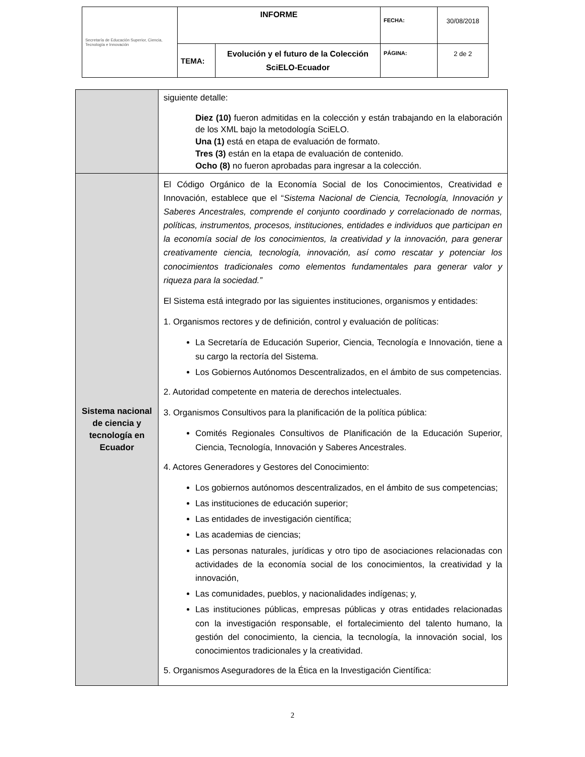| Secretaría de Educación Superior, Ciencia, Tecnología e Innovación | INFORME | | FECHA: | 30/08/2018 |
| | TEMA: | Evolución y el futuro de la Colección SciELO-Ecuador | PÁGINA: | 2 de 2 |
| | siguiente detalle: Diez (10) fueron admitidas en la colección y están trabajando en la elaboración de los XML bajo la metodología SciELO. Una (1) está en etapa de evaluación de formato. Tres (3) están en la etapa de evaluación de contenido. Ocho (8) no fueron aprobadas para ingresar a la colección. |
| Sistema nacional de ciencia y tecnología en Ecuador | El Código Orgánico de la Economía Social de los Conocimientos, Creatividad e Innovación, establece que el “ Sistema Nacional de Ciencia, Tecnología, Innovación y Saberes Ancestrales, comprende el conjunto coordinado y correlacionado de normas, políticas, instrumentos, procesos, instituciones, entidades e individuos que participan en la economía social de los conocimientos, la creatividad y la innovación, para generar creativamente ciencia, tecnología, innovación, así como rescatar y potenciar los conocimientos tradicionales como elementos fundamentales para generar valor y riqueza para la sociedad.” El Sistema está integrado por las siguientes instituciones, organismos y entidades: 1. Organismos rectores y de definición, control y evaluación de políticas: La Secretaría de Educación Superior, Ciencia, Tecnología e Innovación, tiene a su cargo la rectoría del Sistema. Los Gobiernos Autónomos Descentralizados, en el ámbito de sus competencias. 2. Autoridad competente en materia de derechos intelectuales. 3. Organismos Consultivos para la planificación de la política pública: Comités Regionales Consultivos de Planificación de la Educación Superior, Ciencia, Tecnología, Innovación y Saberes Ancestrales. 4. Actores Generadores y Gestores del Conocimiento: Los gobiernos autónomos descentralizados, en el ámbito de sus competencias; Las instituciones de educación superior; Las entidades de investigación científica; Las academias de ciencias; Las personas naturales, jurídicas y otro tipo de asociaciones relacionadas con actividades de la economía social de los conocimientos, la creatividad y la innovación, Las comunidades, pueblos, y nacionalidades indígenas; y, Las instituciones públicas, empresas públicas y otras entidades relacionadas con la investigación responsable, el fortalecimiento del talento humano, la gestión del conocimiento, la ciencia, la tecnología, la innovación social, los conocimientos tradicionales y la creatividad. 5. Organismos Aseguradores de la Ética en la Investigación Científica: |
2